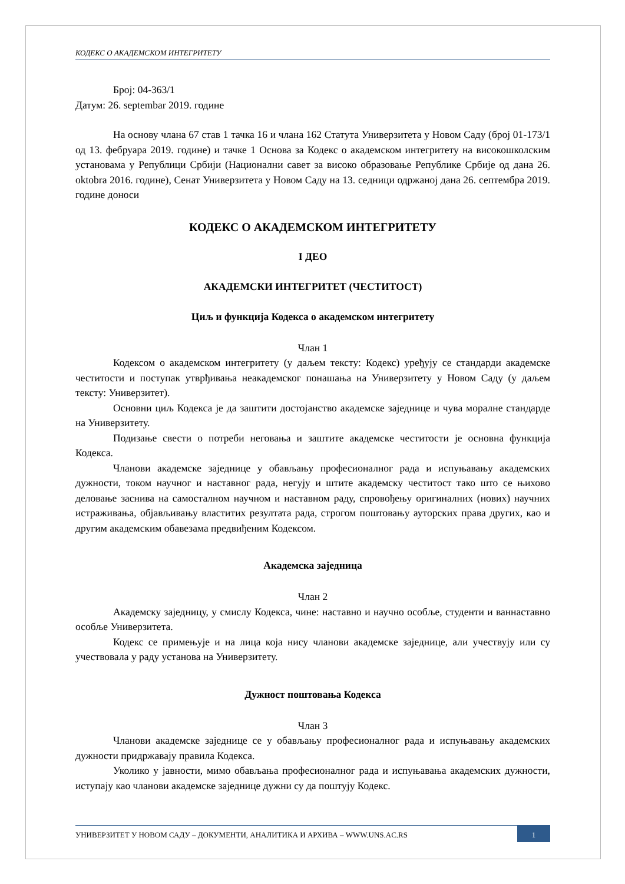КОДЕКС О АКАДЕМСКОМ ИНТЕГРИТЕТУ
Број: 04-363/1
Датум: 26. septembar 2019. године
На основу члана 67 став 1 тачка 16 и члана 162 Статута Универзитета у Новом Саду (број 01-173/1 од 13. фебруара 2019. године) и тачке 1 Основа за Кодекс о академском интегритету на високошколским установама у Републици Србији (Национални савет за високо образовање Републике Србије од дана 26. oktobra 2016. године), Сенат Универзитета у Новом Саду на 13. седници одржаној дана 26. септембра 2019. године доноси
КОДЕКС О АКАДЕМСКОМ ИНТЕГРИТЕТУ
I ДЕО
АКАДЕМСКИ ИНТЕГРИТЕТ (ЧЕСТИТОСТ)
Циљ и функција Кодекса о академском интегритету
Члан 1
Кодексом о академском интегритету (у даљем тексту: Кодекс) уређују се стандарди академске честитости и поступак утврђивања неакадемског понашања на Универзитету у Новом Саду (у даљем тексту: Универзитет).
Основни циљ Кодекса је да заштити достојанство академске заједнице и чува моралне стандарде на Универзитету.
Подизање свести о потреби неговања и заштите академске честитости је основна функција Кодекса.
Чланови академске заједнице у обављању професионалног рада и испуњавању академских дужности, током научног и наставног рада, негују и штите академску честитост тако што се њихово деловање заснива на самосталном научном и наставном раду, спровођењу оригиналних (нових) научних истраживања, објављивању властитих резултата рада, строгом поштовању ауторских права других, као и другим академским обавезама предвиђеним Кодексом.
Академска заједница
Члан 2
Академску заједницу, у смислу Кодекса, чине: наставно и научно особље, студенти и ваннаставно особље Универзитета.
Кодекс се примењује и на лица која нису чланови академске заједнице, али учествују или су учествовала у раду установа на Универзитету.
Дужност поштовања Кодекса
Члан 3
Чланови академске заједнице се у обављању професионалног рада и испуњавању академских дужности придржавају правила Кодекса.
Уколико у јавности, мимо обављања професионалног рада и испуњавања академских дужности, иступају као чланови академске заједнице дужни су да поштују Кодекс.
УНИВЕРЗИТЕТ У НОВОМ САДУ – ДОКУМЕНТИ, АНАЛИТИКА И АРХИВА – WWW.UNS.AC.RS
1